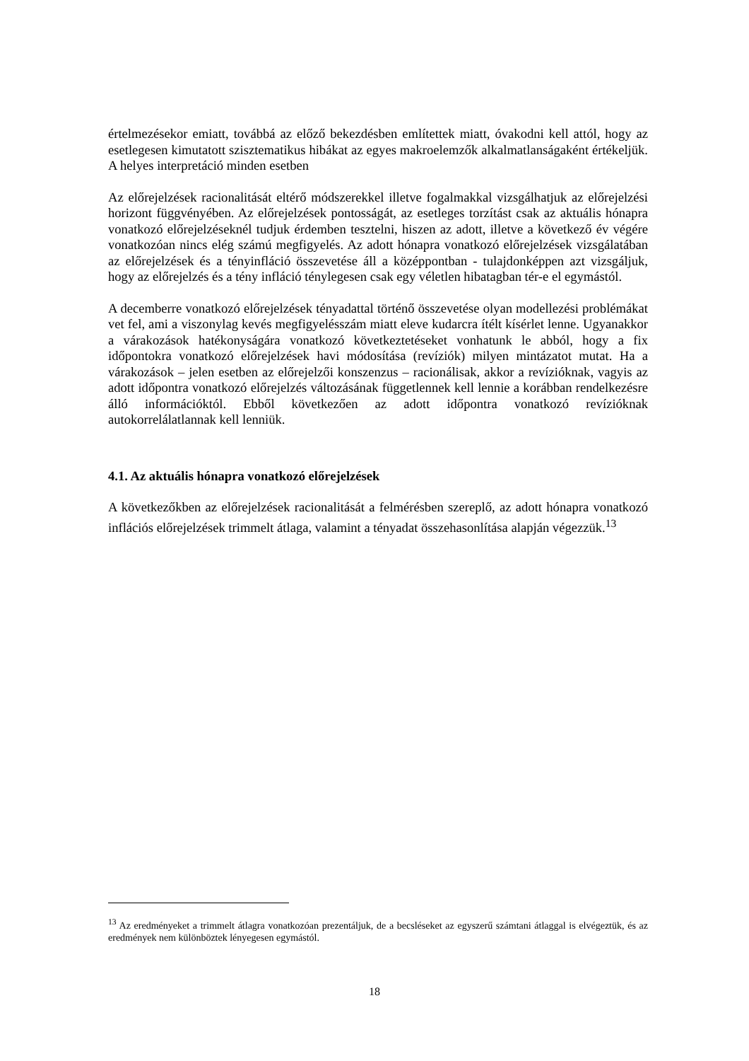értelmezésekor emiatt, továbbá az előző bekezdésben említettek miatt, óvakodni kell attól, hogy az esetlegesen kimutatott szisztematikus hibákat az egyes makroelemzők alkalmatlanságaként értékeljük. A helyes interpretáció minden esetben
Az előrejelzések racionalitását eltérő módszerekkel illetve fogalmakkal vizsgálhatjuk az előrejelzési horizont függvényében. Az előrejelzések pontosságát, az esetleges torzítást csak az aktuális hónapra vonatkozó előrejelzéseknél tudjuk érdemben tesztelni, hiszen az adott, illetve a következő év végére vonatkozóan nincs elég számú megfigyelés. Az adott hónapra vonatkozó előrejelzések vizsgálatában az előrejelzések és a tényinfláció összevetése áll a középpontban - tulajdonképpen azt vizsgáljuk, hogy az előrejelzés és a tény infláció ténylegesen csak egy véletlen hibatagban tér-e el egymástól.
A decemberre vonatkozó előrejelzések tényadattal történő összevetése olyan modellezési problémákat vet fel, ami a viszonylag kevés megfigyelésszám miatt eleve kudarcra ítélt kísérlet lenne. Ugyanakkor a várakozások hatékonyságára vonatkozó következtetéseket vonhatunk le abból, hogy a fix időpontokra vonatkozó előrejelzések havi módosítása (revíziók) milyen mintázatot mutat. Ha a várakozások – jelen esetben az előrejelzői konszenzus – racionálisak, akkor a revízióknak, vagyis az adott időpontra vonatkozó előrejelzés változásának függetlennek kell lennie a korábban rendelkezésre álló információktól. Ebből következően az adott időpontra vonatkozó revízióknak autokorrelálatlannak kell lenniük.
4.1. Az aktuális hónapra vonatkozó előrejelzések
A következőkben az előrejelzések racionalitását a felmérésben szereplő, az adott hónapra vonatkozó inflációs előrejelzések trimmelt átlaga, valamint a tényadat összehasonlítása alapján végezzük.<sup>13</sup>
<sup>13</sup> Az eredményeket a trimmelt átlagra vonatkozóan prezentáljuk, de a becsléseket az egyszerű számtani átlaggal is elvégeztük, és az eredmények nem különböztek lényegesen egymástól.
18